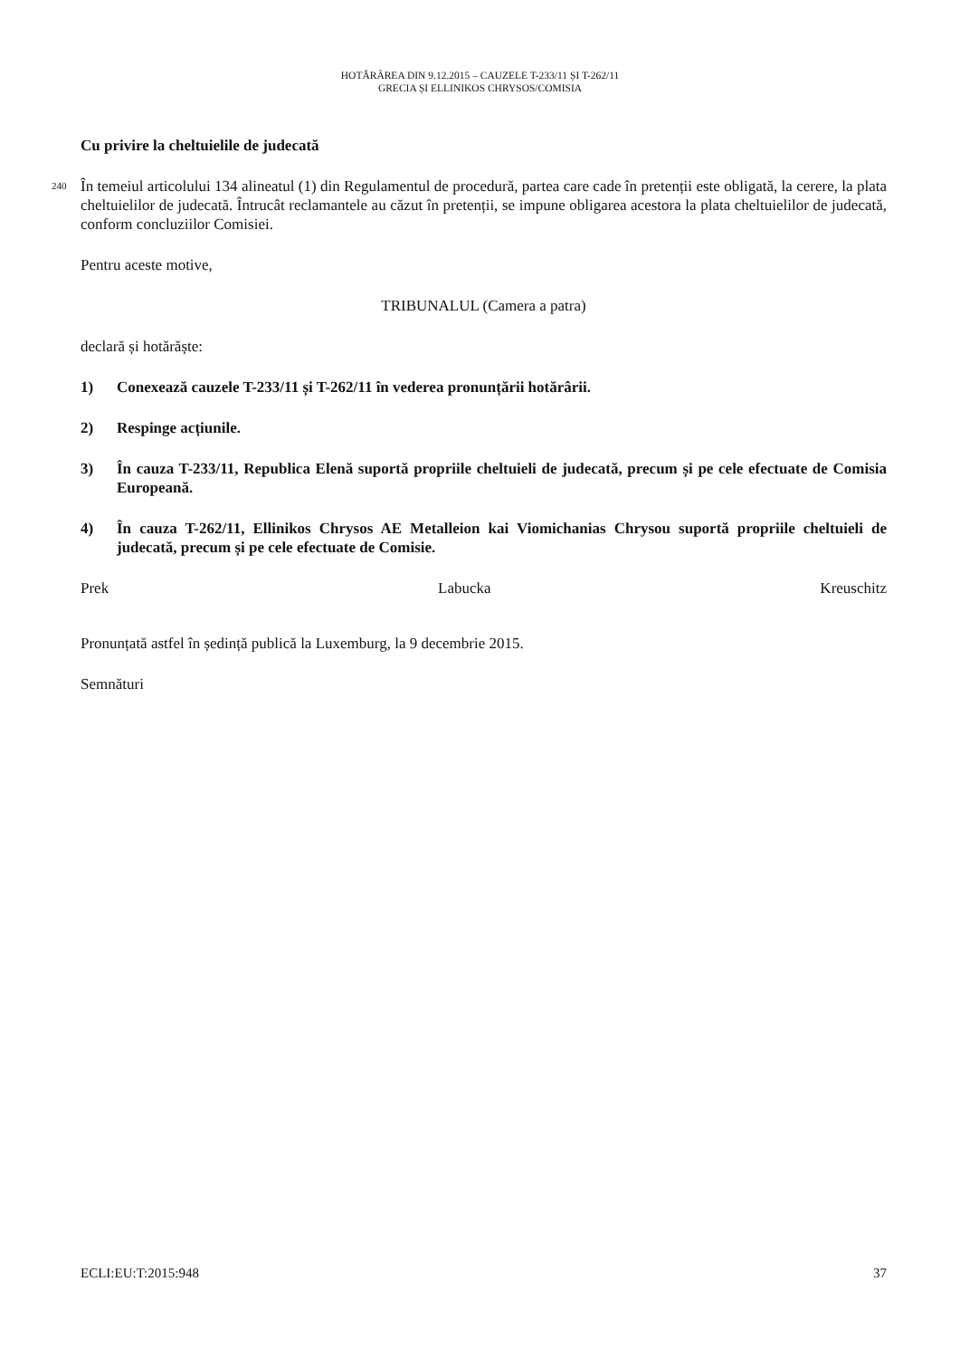HOTĂRÂREA DIN 9.12.2015 – CAUZELE T-233/11 ȘI T-262/11
GRECIA ȘI ELLINIKOS CHRYSOS/COMISIA
Cu privire la cheltuielile de judecată
240 În temeiul articolului 134 alineatul (1) din Regulamentul de procedură, partea care cade în pretenții este obligată, la cerere, la plata cheltuielilor de judecată. Întrucât reclamantele au căzut în pretenții, se impune obligarea acestora la plata cheltuielilor de judecată, conform concluziilor Comisiei.
Pentru aceste motive,
TRIBUNALUL (Camera a patra)
declară și hotărăște:
1) Conexează cauzele T-233/11 și T-262/11 în vederea pronunțării hotărârii.
2) Respinge acțiunile.
3) În cauza T-233/11, Republica Elenă suportă propriile cheltuieli de judecată, precum și pe cele efectuate de Comisia Europeană.
4) În cauza T-262/11, Ellinikos Chrysos AE Metalleion kai Viomichanias Chrysou suportă propriile cheltuieli de judecată, precum și pe cele efectuate de Comisie.
Prek Labucka Kreuschitz
Pronunțată astfel în ședință publică la Luxemburg, la 9 decembrie 2015.
Semnături
ECLI:EU:T:2015:948 37